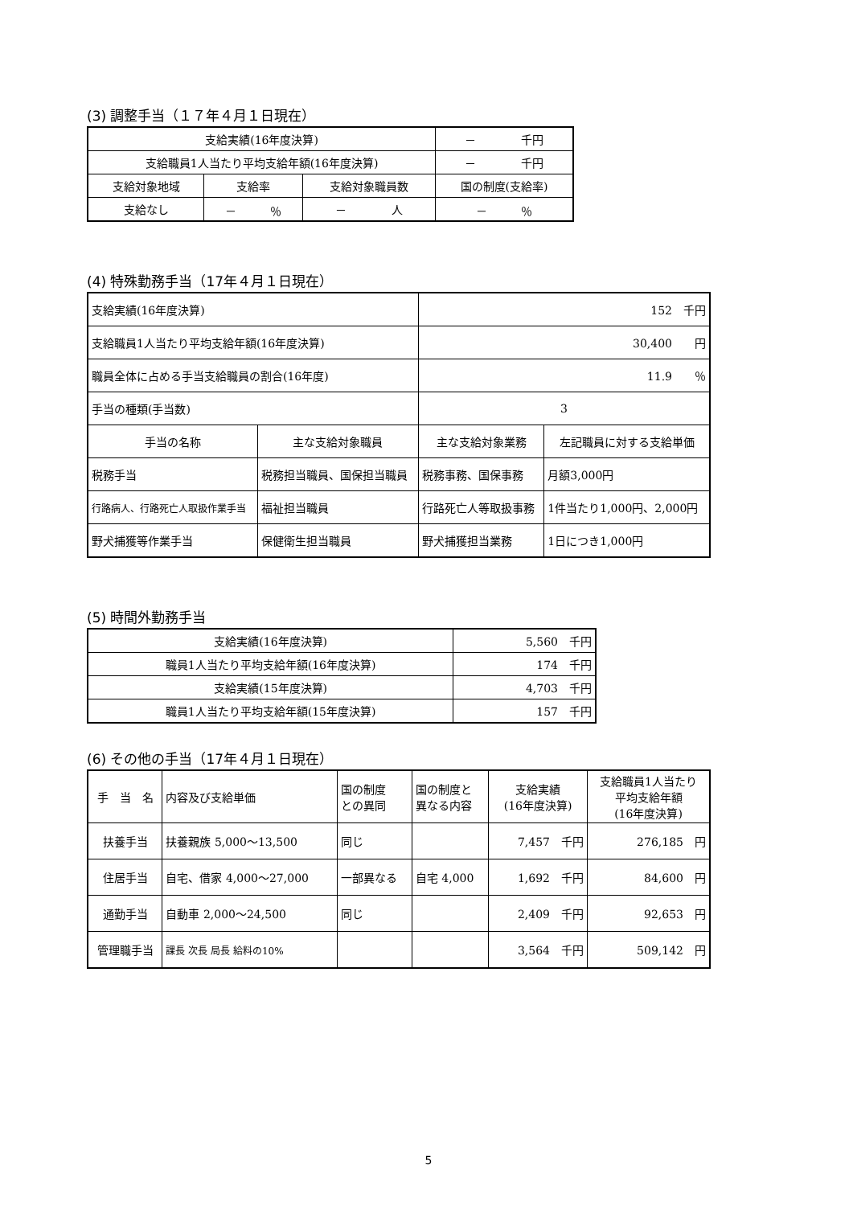(3) 調整手当（１７年４月１日現在）
| 支給実績(16年度決算) | | | － 千円 |
| 支給職員1人当たり平均支給年額(16年度決算) | | | － 千円 |
| 支給対象地域 | 支給率 | 支給対象職員数 | 国の制度(支給率) |
| 支給なし | － ％ | － 人 | － ％ |
(4) 特殊勤務手当（17年４月１日現在）
| 支給実績(16年度決算) | | 152 千円 | |
| 支給職員1人当たり平均支給年額(16年度決算) | | 30,400 円 | |
| 職員全体に占める手当支給職員の割合(16年度) | | 11.9 ％ | |
| 手当の種類(手当数) | | 3 | |
| 手当の名称 | 主な支給対象職員 | 主な支給対象業務 | 左記職員に対する支給単価 |
| 税務手当 | 税務担当職員、国保担当職員 | 税務事務、国保事務 | 月額3,000円 |
| 行路病人、行路死亡人取扱作業手当 | 福祉担当職員 | 行路死亡人等取扱事務 | 1件当たり1,000円、2,000円 |
| 野犬捕獲等作業手当 | 保健衛生担当職員 | 野犬捕獲担当業務 | 1日につき1,000円 |
(5) 時間外勤務手当
| 支給実績(16年度決算) | 5,560 千円 |
| 職員1人当たり平均支給年額(16年度決算) | 174 千円 |
| 支給実績(15年度決算) | 4,703 千円 |
| 職員1人当たり平均支給年額(15年度決算) | 157 千円 |
(6) その他の手当（17年４月１日現在）
| 手 当 名 | 内容及び支給単価 | 国の制度 との異同 | 国の制度と 異なる内容 | 支給実績 (16年度決算) | 支給職員1人当たり 平均支給年額 (16年度決算) |
| --- | --- | --- | --- | --- | --- |
| 扶養手当 | 扶養親族 5,000～13,500 | 同じ | | 7,457 千円 | 276,185 円 |
| 住居手当 | 自宅、借家 4,000～27,000 | 一部異なる | 自宅 4,000 | 1,692 千円 | 84,600 円 |
| 通勤手当 | 自動車 2,000～24,500 | 同じ | | 2,409 千円 | 92,653 円 |
| 管理職手当 | 課長 次長 局長 給料の10% | | | 3,564 千円 | 509,142 円 |
5